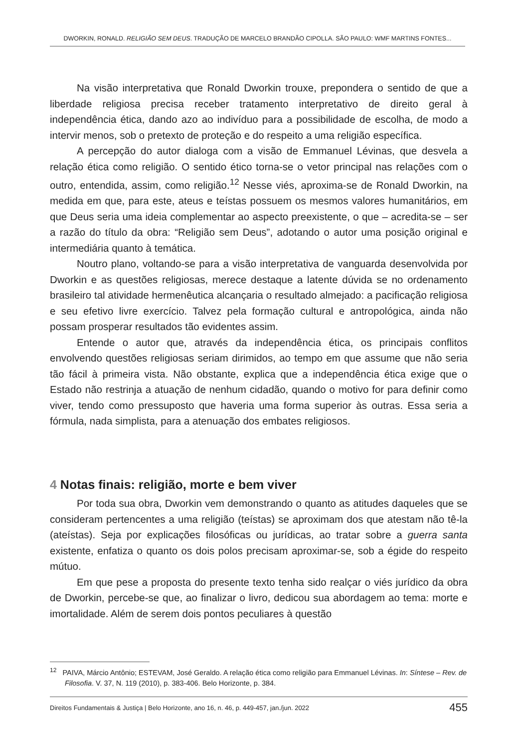DWORKIN, RONALD. RELIGIÃO SEM DEUS. TRADUÇÃO DE MARCELO BRANDÃO CIPOLLA. SÃO PAULO: WMF MARTINS FONTES...
Na visão interpretativa que Ronald Dworkin trouxe, prepondera o sentido de que a liberdade religiosa precisa receber tratamento interpretativo de direito geral à independência ética, dando azo ao indivíduo para a possibilidade de escolha, de modo a intervir menos, sob o pretexto de proteção e do respeito a uma religião específica.
A percepção do autor dialoga com a visão de Emmanuel Lévinas, que desvela a relação ética como religião. O sentido ético torna-se o vetor principal nas relações com o outro, entendida, assim, como religião.<sup>12</sup> Nesse viés, aproxima-se de Ronald Dworkin, na medida em que, para este, ateus e teístas possuem os mesmos valores humanitários, em que Deus seria uma ideia complementar ao aspecto preexistente, o que – acredita-se – ser a razão do título da obra: “Religião sem Deus”, adotando o autor uma posição original e intermediária quanto à temática.
Noutro plano, voltando-se para a visão interpretativa de vanguarda desenvolvida por Dworkin e as questões religiosas, merece destaque a latente dúvida se no ordenamento brasileiro tal atividade hermenêutica alcançaria o resultado almejado: a pacificação religiosa e seu efetivo livre exercício. Talvez pela formação cultural e antropológica, ainda não possam prosperar resultados tão evidentes assim.
Entende o autor que, através da independência ética, os principais conflitos envolvendo questões religiosas seriam dirimidos, ao tempo em que assume que não seria tão fácil à primeira vista. Não obstante, explica que a independência ética exige que o Estado não restrinja a atuação de nenhum cidadão, quando o motivo for para definir como viver, tendo como pressuposto que haveria uma forma superior às outras. Essa seria a fórmula, nada simplista, para a atenuação dos embates religiosos.
4 Notas finais: religião, morte e bem viver
Por toda sua obra, Dworkin vem demonstrando o quanto as atitudes daqueles que se consideram pertencentes a uma religião (teístas) se aproximam dos que atestam não tê-la (ateístas). Seja por explicações filosóficas ou jurídicas, ao tratar sobre a guerra santa existente, enfatiza o quanto os dois polos precisam aproximar-se, sob a égide do respeito mútuo.
Em que pese a proposta do presente texto tenha sido realçar o viés jurídico da obra de Dworkin, percebe-se que, ao finalizar o livro, dedicou sua abordagem ao tema: morte e imortalidade. Além de serem dois pontos peculiares à questão
<sup>12</sup> PAIVA, Márcio Antônio; ESTEVAM, José Geraldo. A relação ética como religião para Emmanuel Lévinas. In: Síntese – Rev. de Filosofia. V. 37, N. 119 (2010), p. 383-406. Belo Horizonte, p. 384.
Direitos Fundamentais & Justiça | Belo Horizonte, ano 16, n. 46, p. 449-457, jan./jun. 2022 455